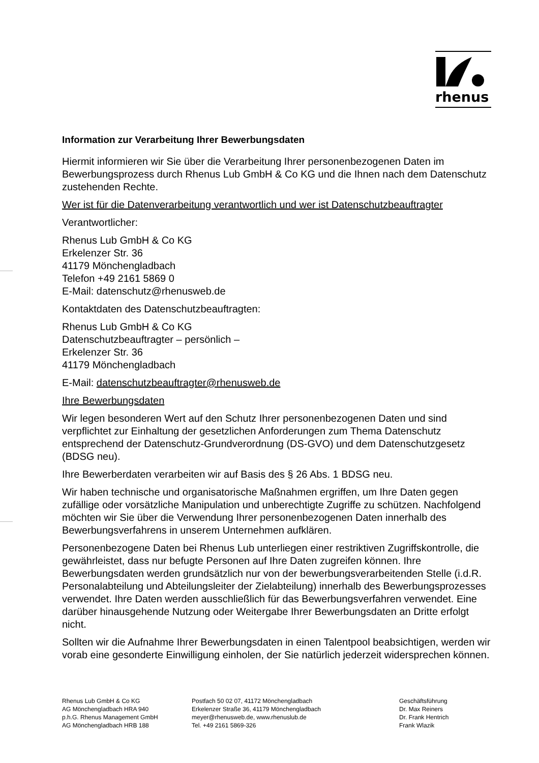rhenus
Information zur Verarbeitung Ihrer Bewerbungsdaten
Hiermit informieren wir Sie über die Verarbeitung Ihrer personenbezogenen Daten im Bewerbungsprozess durch Rhenus Lub GmbH & Co KG und die Ihnen nach dem Datenschutz zustehenden Rechte.
Wer ist für die Datenverarbeitung verantwortlich und wer ist Datenschutzbeauftragter
Verantwortlicher:
Rhenus Lub GmbH & Co KG
Erkelenzer Str. 36
41179 Mönchengladbach
Telefon +49 2161 5869 0
E-Mail: datenschutz@rhenusweb.de
Kontaktdaten des Datenschutzbeauftragten:
Rhenus Lub GmbH & Co KG
Datenschutzbeauftragter – persönlich –
Erkelenzer Str. 36
41179 Mönchengladbach
E-Mail: datenschutzbeauftragter@rhenusweb.de
Ihre Bewerbungsdaten
Wir legen besonderen Wert auf den Schutz Ihrer personenbezogenen Daten und sind verpflichtet zur Einhaltung der gesetzlichen Anforderungen zum Thema Datenschutz entsprechend der Datenschutz-Grundverordnung (DS-GVO) und dem Datenschutzgesetz (BDSG neu).
Ihre Bewerberdaten verarbeiten wir auf Basis des § 26 Abs. 1 BDSG neu.
Wir haben technische und organisatorische Maßnahmen ergriffen, um Ihre Daten gegen zufällige oder vorsätzliche Manipulation und unberechtigte Zugriffe zu schützen. Nachfolgend möchten wir Sie über die Verwendung Ihrer personenbezogenen Daten innerhalb des Bewerbungsverfahrens in unserem Unternehmen aufklären.
Personenbezogene Daten bei Rhenus Lub unterliegen einer restriktiven Zugriffskontrolle, die gewährleistet, dass nur befugte Personen auf Ihre Daten zugreifen können. Ihre Bewerbungsdaten werden grundsätzlich nur von der bewerbungsverarbeitenden Stelle (i.d.R. Personalabteilung und Abteilungsleiter der Zielabteilung) innerhalb des Bewerbungsprozesses verwendet. Ihre Daten werden ausschließlich für das Bewerbungsverfahren verwendet. Eine darüber hinausgehende Nutzung oder Weitergabe Ihrer Bewerbungsdaten an Dritte erfolgt nicht.
Sollten wir die Aufnahme Ihrer Bewerbungsdaten in einen Talentpool beabsichtigen, werden wir vorab eine gesonderte Einwilligung einholen, der Sie natürlich jederzeit widersprechen können.
Rhenus Lub GmbH & Co KG
AG Mönchengladbach HRA 940
p.h.G. Rhenus Management GmbH
AG Mönchengladbach HRB 188
Postfach 50 02 07, 41172 Mönchengladbach
Erkelenzer Straße 36, 41179 Mönchengladbach
meyer@rhenusweb.de, www.rhenuslub.de
Tel. +49 2161 5869-326
Geschäftsführung
Dr. Max Reiners
Dr. Frank Hentrich
Frank Wlazik